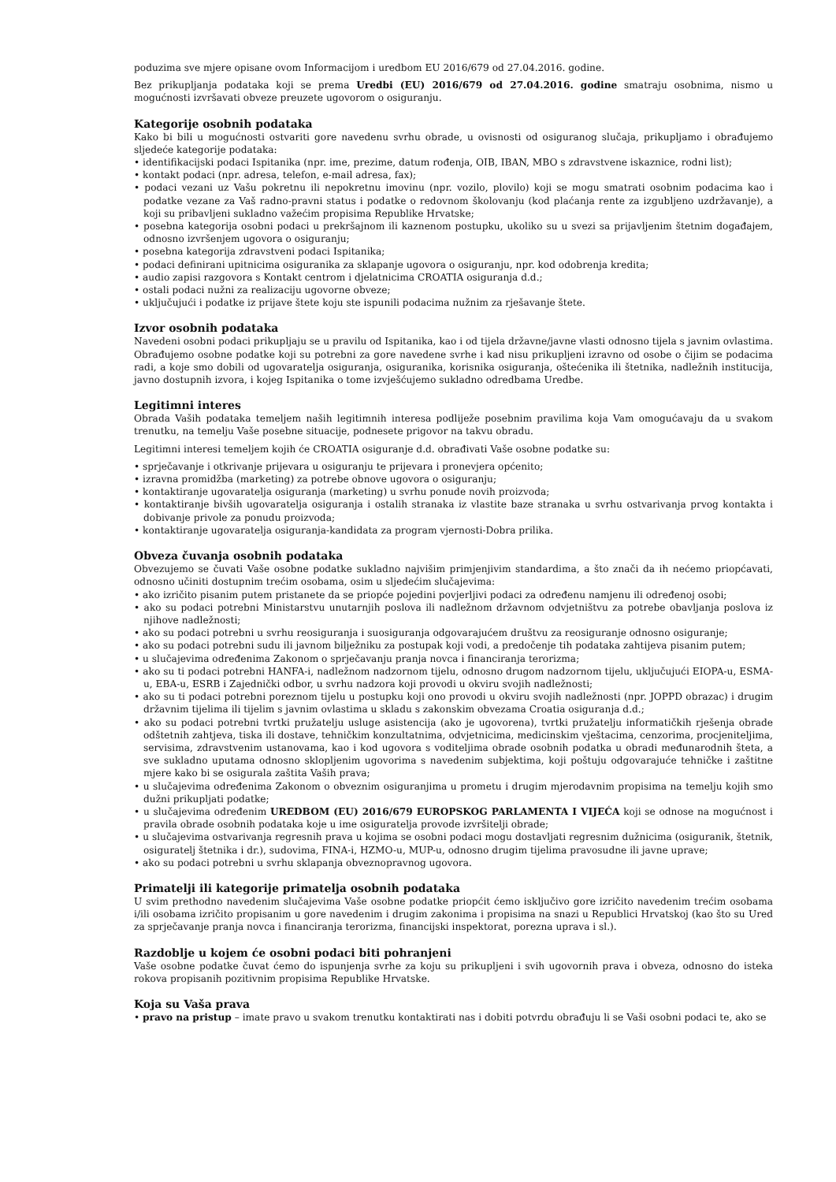poduzima sve mjere opisane ovom Informacijom i uredbom EU 2016/679 od 27.04.2016. godine.
Bez prikupljanja podataka koji se prema Uredbi (EU) 2016/679 od 27.04.2016. godine smatraju osobnima, nismo u mogućnosti izvršavati obveze preuzete ugovorom o osiguranju.
Kategorije osobnih podataka
Kako bi bili u mogućnosti ostvariti gore navedenu svrhu obrade, u ovisnosti od osiguranog slučaja, prikupljamo i obrađujemo sljedeće kategorije podataka:
• identifikacijski podaci Ispitanika (npr. ime, prezime, datum rođenja, OIB, IBAN, MBO s zdravstvene iskaznice, rodni list);
• kontakt podaci (npr. adresa, telefon, e-mail adresa, fax);
• podaci vezani uz Vašu pokretnu ili nepokretnu imovinu (npr. vozilo, plovilo) koji se mogu smatrati osobnim podacima kao i podatke vezane za Vaš radno-pravni status i podatke o redovnom školovanju (kod plaćanja rente za izgubljeno uzdržavanje), a koji su pribavljeni sukladno važećim propisima Republike Hrvatske;
• posebna kategorija osobni podaci u prekršajnom ili kaznenom postupku, ukoliko su u svezi sa prijavljenim štetnim događajem, odnosno izvršenjem ugovora o osiguranju;
• posebna kategorija zdravstveni podaci Ispitanika;
• podaci definirani upitnicima osiguranika za sklapanje ugovora o osiguranju, npr. kod odobrenja kredita;
• audio zapisi razgovora s Kontakt centrom i djelatnicima CROATIA osiguranja d.d.;
• ostali podaci nužni za realizaciju ugovorne obveze;
• uključujući i podatke iz prijave štete koju ste ispunili podacima nužnim za rješavanje štete.
Izvor osobnih podataka
Navedeni osobni podaci prikupljaju se u pravilu od Ispitanika, kao i od tijela državne/javne vlasti odnosno tijela s javnim ovlastima. Obrađujemo osobne podatke koji su potrebni za gore navedene svrhe i kad nisu prikupljeni izravno od osobe o čijim se podacima radi, a koje smo dobili od ugovaratelja osiguranja, osiguranika, korisnika osiguranja, oštećenika ili štetnika, nadležnih institucija, javno dostupnih izvora, i kojeg Ispitanika o tome izvješćujemo sukladno odredbama Uredbe.
Legitimni interes
Obrada Vaših podataka temeljem naših legitimnih interesa podliježe posebnim pravilima koja Vam omogućavaju da u svakom trenutku, na temelju Vaše posebne situacije, podnesete prigovor na takvu obradu.
Legitimni interesi temeljem kojih će CROATIA osiguranje d.d. obrađivati Vaše osobne podatke su:
• sprječavanje i otkrivanje prijevara u osiguranju te prijevara i pronevjera općenito;
• izravna promidžba (marketing) za potrebe obnove ugovora o osiguranju;
• kontaktiranje ugovaratelja osiguranja (marketing) u svrhu ponude novih proizvoda;
• kontaktiranje bivših ugovaratelja osiguranja i ostalih stranaka iz vlastite baze stranaka u svrhu ostvarivanja prvog kontakta i dobivanje privole za ponudu proizvoda;
• kontaktiranje ugovaratelja osiguranja-kandidata za program vjernosti-Dobra prilika.
Obveza čuvanja osobnih podataka
Obvezujemo se čuvati Vaše osobne podatke sukladno najvišim primjenjivim standardima, a što znači da ih nećemo priopćavati, odnosno učiniti dostupnim trećim osobama, osim u sljedećim slučajevima:
• ako izričito pisanim putem pristanete da se priopće pojedini povjerljivi podaci za određenu namjenu ili određenoj osobi;
• ako su podaci potrebni Ministarstvu unutarnjih poslova ili nadležnom državnom odvjetništvu za potrebe obavljanja poslova iz njihove nadležnosti;
• ako su podaci potrebni u svrhu reosiguranja i suosiguranja odgovarajućem društvu za reosiguranje odnosno osiguranje;
• ako su podaci potrebni sudu ili javnom bilježniku za postupak koji vodi, a predočenje tih podataka zahtijeva pisanim putem;
• u slučajevima određenima Zakonom o sprječavanju pranja novca i financiranja terorizma;
• ako su ti podaci potrebni HANFA-i, nadležnom nadzornom tijelu, odnosno drugom nadzornom tijelu, uključujući EIOPA-u, ESMA-u, EBA-u, ESRB i Zajednički odbor, u svrhu nadzora koji provodi u okviru svojih nadležnosti;
• ako su ti podaci potrebni poreznom tijelu u postupku koji ono provodi u okviru svojih nadležnosti (npr. JOPPD obrazac) i drugim državnim tijelima ili tijelim s javnim ovlastima u skladu s zakonskim obvezama Croatia osiguranja d.d.;
• ako su podaci potrebni tvrtki pružatelju usluge asistencija (ako je ugovorena), tvrtki pružatelju informatičkih rješenja obrade odštetnih zahtjeva, tiska ili dostave, tehničkim konzultatnima, odvjetnicima, medicinskim vještacima, cenzorima, procjeniteljima, servisima, zdravstvenim ustanovama, kao i kod ugovora s voditeljima obrade osobnih podatka u obradi međunarodnih šteta, a sve sukladno uputama odnosno sklopljenim ugovorima s navedenim subjektima, koji poštuju odgovarajuće tehničke i zaštitne mjere kako bi se osigurala zaštita Vaših prava;
• u slučajevima određenima Zakonom o obveznim osiguranjima u prometu i drugim mjerodavnim propisima na temelju kojih smo dužni prikupljati podatke;
• u slučajevima određenim UREDBOM (EU) 2016/679 EUROPSKOG PARLAMENTA I VIJEĆA koji se odnose na mogućnost i pravila obrade osobnih podataka koje u ime osiguratelja provode izvršitelji obrade;
• u slučajevima ostvarivanja regresnih prava u kojima se osobni podaci mogu dostavljati regresnim dužnicima (osiguranik, štetnik, osiguratelj štetnika i dr.), sudovima, FINA-i, HZMO-u, MUP-u, odnosno drugim tijelima pravosudne ili javne uprave;
• ako su podaci potrebni u svrhu sklapanja obveznopravnog ugovora.
Primatelji ili kategorije primatelja osobnih podataka
U svim prethodno navedenim slučajevima Vaše osobne podatke priopćit ćemo isključivo gore izričito navedenim trećim osobama i/ili osobama izričito propisanim u gore navedenim i drugim zakonima i propisima na snazi u Republici Hrvatskoj (kao što su Ured za sprječavanje pranja novca i financiranja terorizma, financijski inspektorat, porezna uprava i sl.).
Razdoblje u kojem će osobni podaci biti pohranjeni
Vaše osobne podatke čuvat ćemo do ispunjenja svrhe za koju su prikupljeni i svih ugovornih prava i obveza, odnosno do isteka rokova propisanih pozitivnim propisima Republike Hrvatske.
Koja su Vaša prava
• pravo na pristup – imate pravo u svakom trenutku kontaktirati nas i dobiti potvrdu obrađuju li se Vaši osobni podaci te, ako se